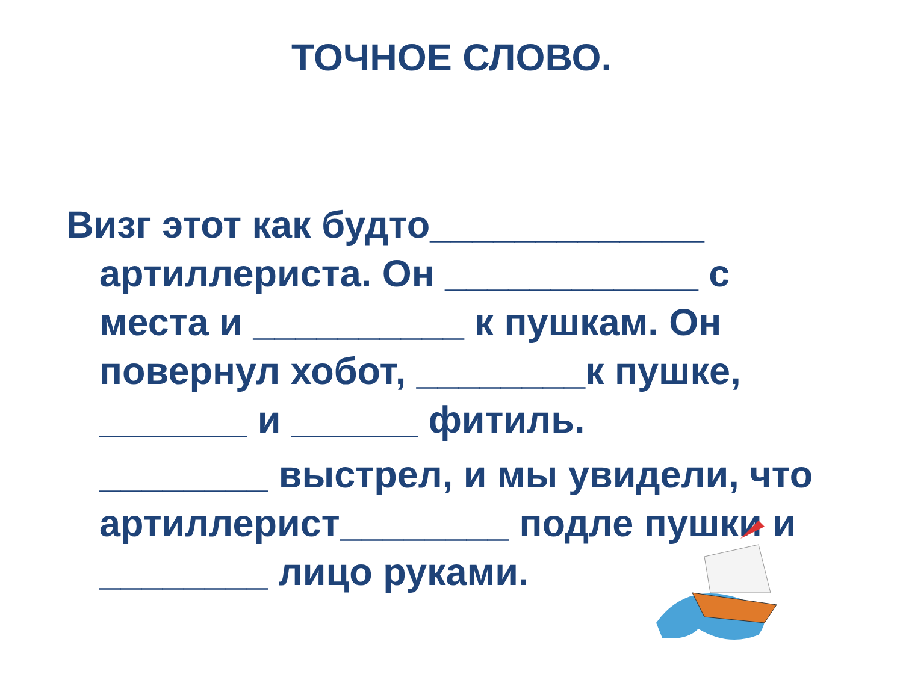ТОЧНОЕ СЛОВО.
Визг этот как будто_____________ артиллериста. Он ____________ с места и __________ к пушкам. Он повернул хобот, ________к пушке, _______ и ______ фитиль.
________ выстрел, и мы увидели, что артиллерист________ подле пушки и ________ лицо руками.